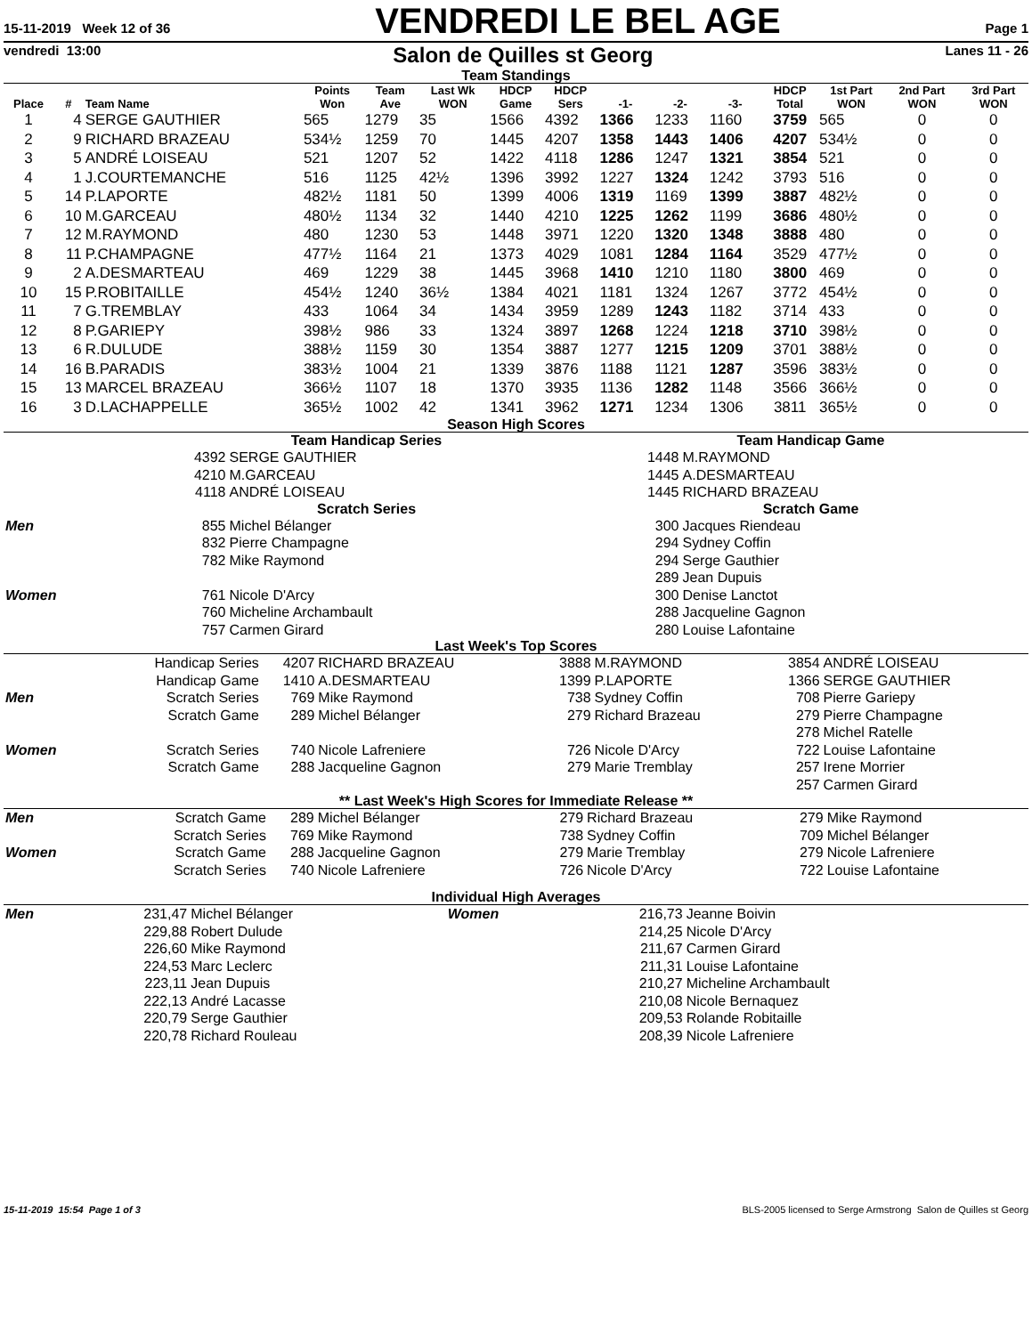15-11-2019 Week 12 of 36
VENDREDI LE BEL AGE
Page 1
vendredi 13:00
Salon de Quilles st Georg
Lanes 11 - 26
Team Standings
| Place | # | Team Name | Points Won | Team Ave | Last Wk WON | HDCP Game | HDCP Sers | -1- | -2- | -3- | HDCP Total | 1st Part WON | 2nd Part WON | 3rd Part WON |
| --- | --- | --- | --- | --- | --- | --- | --- | --- | --- | --- | --- | --- | --- | --- |
| 1 | 4 | SERGE GAUTHIER | 565 | 1279 | 35 | 1566 | 4392 | 1366 | 1233 | 1160 | 3759 | 565 | 0 | 0 |
| 2 | 9 | RICHARD BRAZEAU | 534½ | 1259 | 70 | 1445 | 4207 | 1358 | 1443 | 1406 | 4207 | 534½ | 0 | 0 |
| 3 | 5 | ANDRÉ LOISEAU | 521 | 1207 | 52 | 1422 | 4118 | 1286 | 1247 | 1321 | 3854 | 521 | 0 | 0 |
| 4 | 1 | J.COURTEMANCHE | 516 | 1125 | 42½ | 1396 | 3992 | 1227 | 1324 | 1242 | 3793 | 516 | 0 | 0 |
| 5 | 14 | P.LAPORTE | 482½ | 1181 | 50 | 1399 | 4006 | 1319 | 1169 | 1399 | 3887 | 482½ | 0 | 0 |
| 6 | 10 | M.GARCEAU | 480½ | 1134 | 32 | 1440 | 4210 | 1225 | 1262 | 1199 | 3686 | 480½ | 0 | 0 |
| 7 | 12 | M.RAYMOND | 480 | 1230 | 53 | 1448 | 3971 | 1220 | 1320 | 1348 | 3888 | 480 | 0 | 0 |
| 8 | 11 | P.CHAMPAGNE | 477½ | 1164 | 21 | 1373 | 4029 | 1081 | 1284 | 1164 | 3529 | 477½ | 0 | 0 |
| 9 | 2 | A.DESMARTEAU | 469 | 1229 | 38 | 1445 | 3968 | 1410 | 1210 | 1180 | 3800 | 469 | 0 | 0 |
| 10 | 15 | P.ROBITAILLE | 454½ | 1240 | 36½ | 1384 | 4021 | 1181 | 1324 | 1267 | 3772 | 454½ | 0 | 0 |
| 11 | 7 | G.TREMBLAY | 433 | 1064 | 34 | 1434 | 3959 | 1289 | 1243 | 1182 | 3714 | 433 | 0 | 0 |
| 12 | 8 | P.GARIEPY | 398½ | 986 | 33 | 1324 | 3897 | 1268 | 1224 | 1218 | 3710 | 398½ | 0 | 0 |
| 13 | 6 | R.DULUDE | 388½ | 1159 | 30 | 1354 | 3887 | 1277 | 1215 | 1209 | 3701 | 388½ | 0 | 0 |
| 14 | 16 | B.PARADIS | 383½ | 1004 | 21 | 1339 | 3876 | 1188 | 1121 | 1287 | 3596 | 383½ | 0 | 0 |
| 15 | 13 | MARCEL BRAZEAU | 366½ | 1107 | 18 | 1370 | 3935 | 1136 | 1282 | 1148 | 3566 | 366½ | 0 | 0 |
| 16 | 3 | D.LACHAPPELLE | 365½ | 1002 | 42 | 1341 | 3962 | 1271 | 1234 | 1306 | 3811 | 365½ | 0 | 0 |
Season High Scores
| | Team Handicap Series | | Team Handicap Game | |
| | 4392 | SERGE GAUTHIER | 1448 | M.RAYMOND |
| | 4210 | M.GARCEAU | 1445 | A.DESMARTEAU |
| | 4118 | ANDRÉ LOISEAU | 1445 | RICHARD BRAZEAU |
| | Scratch Series | | Scratch Game | |
| Men | 855 | Michel Bélanger | 300 | Jacques Riendeau |
| | 832 | Pierre Champagne | 294 | Sydney Coffin |
| | 782 | Mike Raymond | 294 | Serge Gauthier |
| | | | 289 | Jean Dupuis |
| Women | 761 | Nicole D'Arcy | 300 | Denise Lanctot |
| | 760 | Micheline Archambault | 288 | Jacqueline Gagnon |
| | 757 | Carmen Girard | 280 | Louise Lafontaine |
Last Week's Top Scores
| | Handicap Series | 4207 | RICHARD BRAZEAU | 3888 | M.RAYMOND | 3854 | ANDRÉ LOISEAU |
| | Handicap Game | 1410 | A.DESMARTEAU | 1399 | P.LAPORTE | 1366 | SERGE GAUTHIER |
| Men | Scratch Series | 769 | Mike Raymond | 738 | Sydney Coffin | 708 | Pierre Gariepy |
| | Scratch Game | 289 | Michel Bélanger | 279 | Richard Brazeau | 279 | Pierre Champagne |
| | | | | | | 278 | Michel Ratelle |
| Women | Scratch Series | 740 | Nicole Lafreniere | 726 | Nicole D'Arcy | 722 | Louise Lafontaine |
| | Scratch Game | 288 | Jacqueline Gagnon | 279 | Marie Tremblay | 257 | Irene Morrier |
| | | | | | | 257 | Carmen Girard |
** Last Week's High Scores for Immediate Release **
| Men | Scratch Game | 289 | Michel Bélanger | 279 | Richard Brazeau | 279 | Mike Raymond |
| | Scratch Series | 769 | Mike Raymond | 738 | Sydney Coffin | 709 | Michel Bélanger |
| Women | Scratch Game | 288 | Jacqueline Gagnon | 279 | Marie Tremblay | 279 | Nicole Lafreniere |
| | Scratch Series | 740 | Nicole Lafreniere | 726 | Nicole D'Arcy | 722 | Louise Lafontaine |
Individual High Averages
| Men | 231,47 | Michel Bélanger | Women | 216,73 | Jeanne Boivin |
| | 229,88 | Robert Dulude | | 214,25 | Nicole D'Arcy |
| | 226,60 | Mike Raymond | | 211,67 | Carmen Girard |
| | 224,53 | Marc Leclerc | | 211,31 | Louise Lafontaine |
| | 223,11 | Jean Dupuis | | 210,27 | Micheline Archambault |
| | 222,13 | André Lacasse | | 210,08 | Nicole Bernaquez |
| | 220,79 | Serge Gauthier | | 209,53 | Rolande Robitaille |
| | 220,78 | Richard Rouleau | | 208,39 | Nicole Lafreniere |
15-11-2019 15:54 Page 1 of 3 BLS-2005 licensed to Serge Armstrong Salon de Quilles st Georg